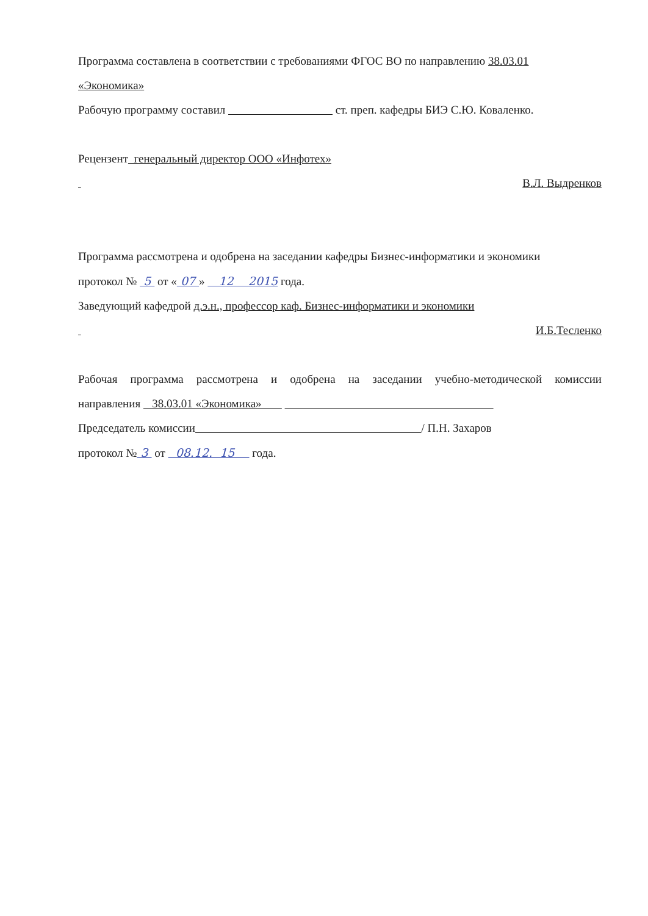Программа составлена в соответствии с требованиями ФГОС ВО по направлению 38.03.01
«Экономика»
Рабочую программу составил ст. преп. кафедры БИЭ С.Ю. Коваленко.
Рецензент генеральный директор ООО «Инфотех»
В.Л. Выдренков
Программа рассмотрена и одобрена на заседании кафедры Бизнес-информатики и экономики
протокол № 5 от « 07 » 12 2015 года.
Заведующий кафедрой д.э.н., профессор каф. Бизнес-информатики и экономики
И.Б.Тесленко
Рабочая программа рассмотрена и одобрена на заседании учебно-методической комиссии
направления 38.03.01 «Экономика»
Председатель комиссии / П.Н. Захаров
протокол № 3 от 08.12. 15 года.